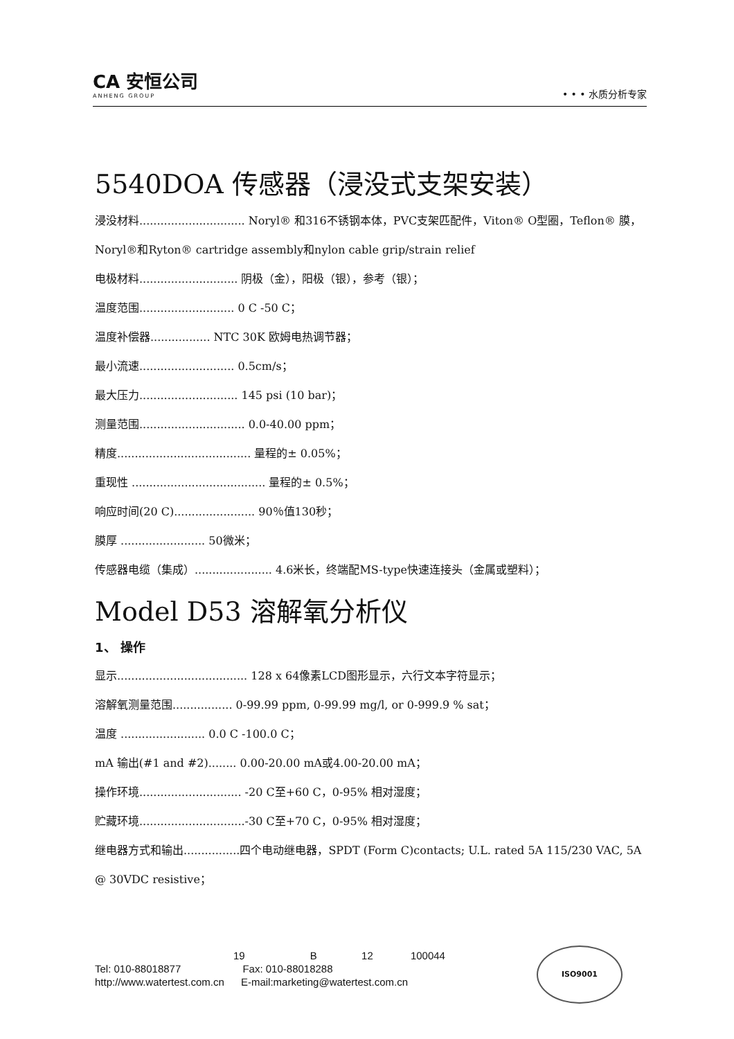CA 安恒公司
ANHENG GROUP
• • • 水质分析专家
5540DOA 传感器（浸没式支架安装）
浸没材料.............................. Noryl® 和316不锈钢本体，PVC支架匹配件，Viton® O型圈，Teflon® 膜，Noryl®和Ryton® cartridge assembly和nylon cable grip/strain relief
电极材料............................ 阴极（金），阳极（银），参考（银）；
温度范围........................... 0 C -50 C；
温度补偿器................. NTC 30K 欧姆电热调节器；
最小流速........................... 0.5cm/s；
最大压力............................ 145 psi (10 bar)；
测量范围.............................. 0.0-40.00 ppm；
精度...................................... 量程的± 0.05%；
重现性 ...................................... 量程的± 0.5%；
响应时间(20 C)....................... 90％值130秒；
膜厚 ........................ 50微米；
传感器电缆（集成）...................... 4.6米长，终端配MS-type快速连接头（金属或塑料）；
Model D53 溶解氧分析仪
1、 操作
显示..................................... 128 x 64像素LCD图形显示，六行文本字符显示；
溶解氧测量范围................. 0-99.99 ppm, 0-99.99 mg/l, or 0-999.9 % sat；
温度 ........................ 0.0 C -100.0 C；
mA 输出(#1 and #2)........ 0.00-20.00 mA或4.00-20.00 mA；
操作环境............................. -20 C至+60 C，0-95% 相对湿度；
贮藏环境..............................-30 C至+70 C，0-95% 相对湿度；
继电器方式和输出................四个电动继电器，SPDT (Form C)contacts; U.L. rated 5A 115/230 VAC, 5A @ 30VDC resistive；
19 B 12 100044
Tel: 010-88018877 Fax: 010-88018288
http://www.watertest.com.cn E-mail:marketing@watertest.com.cn
ISO9001